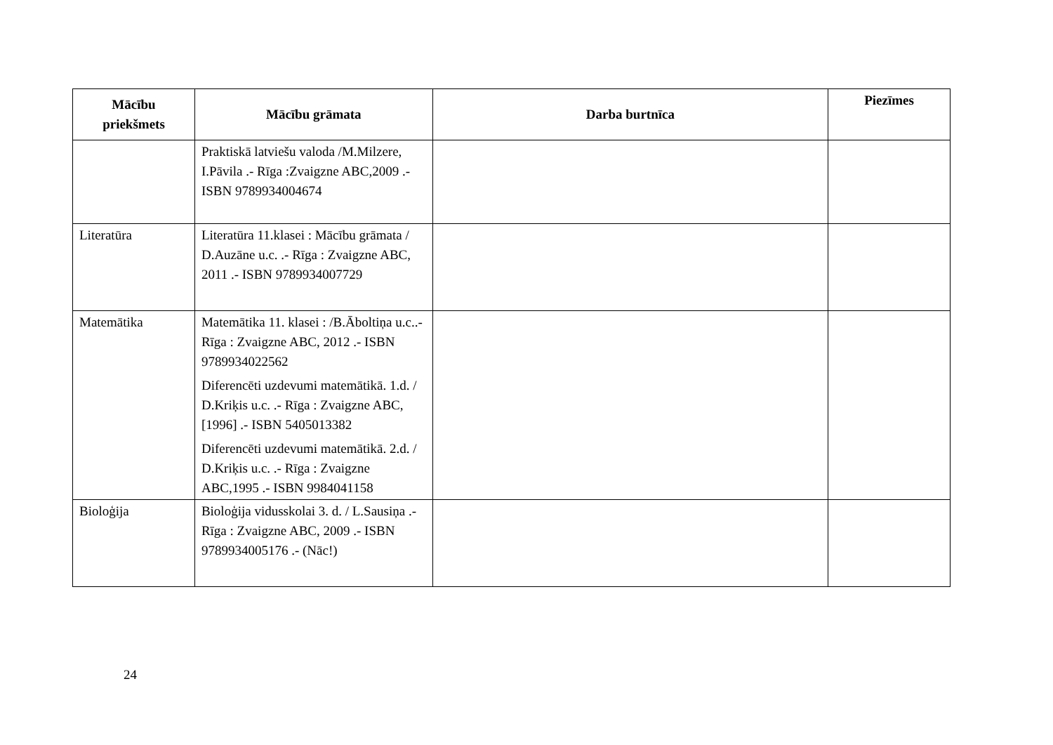| Mācību priekšmets | Mācību grāmata | Darba burtnīca | Piezīmes |
| --- | --- | --- | --- |
| | Praktiskā latviešu valoda /M.Milzere, I.Pāvila .- Rīga :Zvaigzne ABC,2009 .- ISBN 9789934004674 | | |
| Literatūra | Literatūra 11.klasei : Mācību grāmata / D.Auzāne u.c. .- Rīga : Zvaigzne ABC, 2011 .- ISBN 9789934007729 | | |
| Matemātika | Matemātika 11. klasei : /B.Āboltiņa u.c..- Rīga : Zvaigzne ABC, 2012 .- ISBN 9789934022562 Diferencēti uzdevumi matemātikā. 1.d. / D.Kriķis u.c. .- Rīga : Zvaigzne ABC,[1996] .- ISBN 5405013382 Diferencēti uzdevumi matemātikā. 2.d. / D.Kriķis u.c. .- Rīga : Zvaigzne ABC,1995 .- ISBN 9984041158 | | |
| Bioloģija | Bioloģija vidusskolai 3. d. / L.Sausiņa .- Rīga : Zvaigzne ABC, 2009 .- ISBN 9789934005176 .- (Nāc!) | | |
24